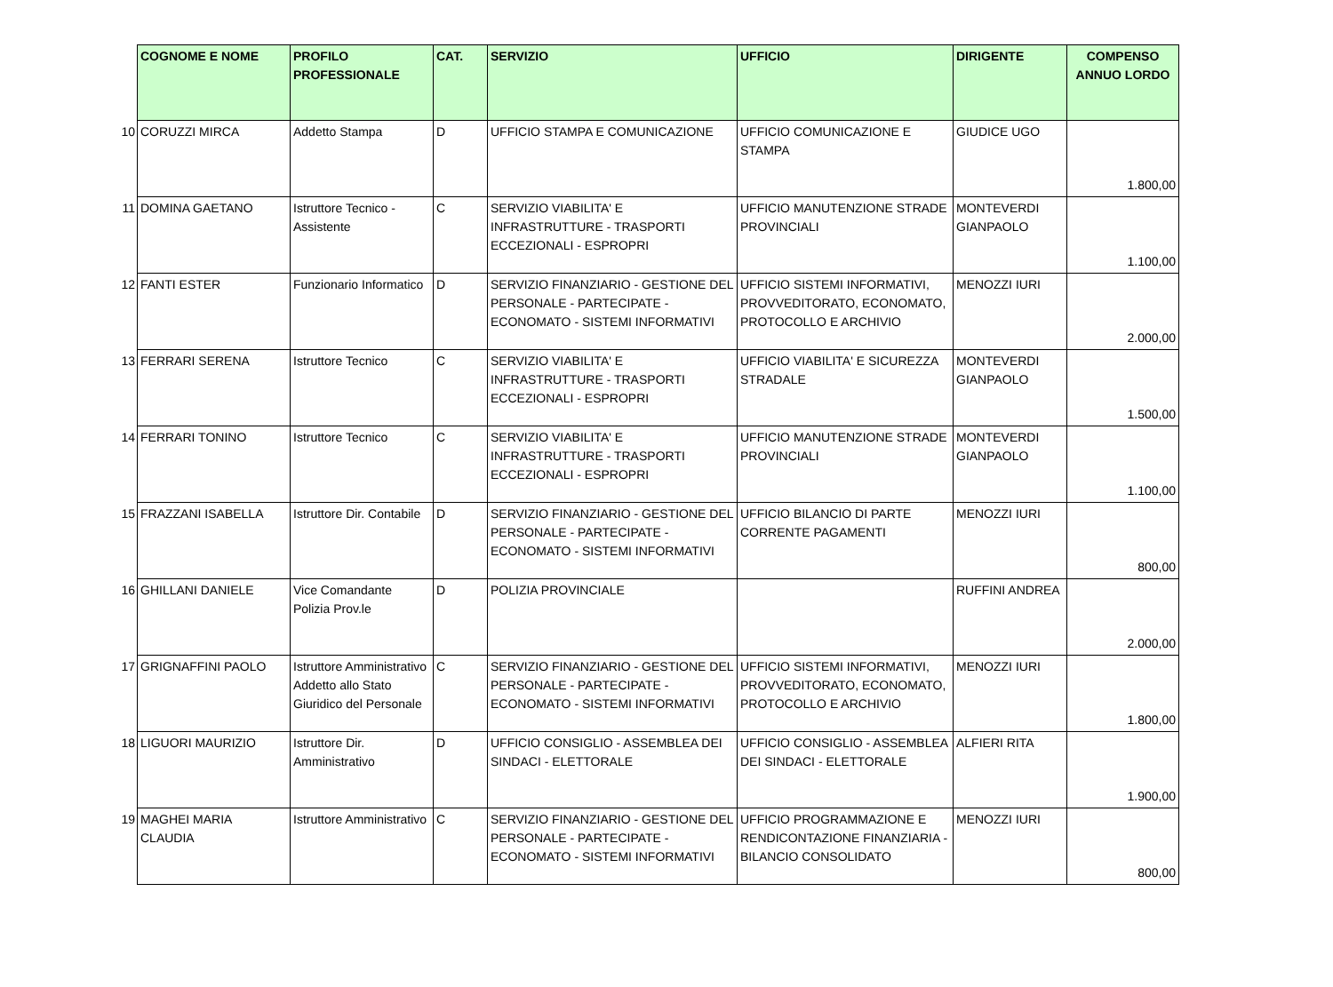| | COGNOME E NOME | PROFILO PROFESSIONALE | CAT. | SERVIZIO | UFFICIO | DIRIGENTE | COMPENSO ANNUO LORDO |
| --- | --- | --- | --- | --- | --- | --- | --- |
| 10 | CORUZZI MIRCA | Addetto Stampa | D | UFFICIO STAMPA E COMUNICAZIONE | UFFICIO COMUNICAZIONE E STAMPA | GIUDICE UGO | 1.800,00 |
| 11 | DOMINA GAETANO | Istruttore Tecnico - Assistente | C | SERVIZIO VIABILITA' E INFRASTRUTTURE - TRASPORTI ECCEZIONALI - ESPROPRI | UFFICIO MANUTENZIONE STRADE PROVINCIALI | MONTEVERDI GIANPAOLO | 1.100,00 |
| 12 | FANTI ESTER | Funzionario Informatico | D | SERVIZIO FINANZIARIO - GESTIONE DEL PERSONALE - PARTECIPATE - ECONOMATO - SISTEMI INFORMATIVI | UFFICIO SISTEMI INFORMATIVI, PROVVEDITORATO, ECONOMATO, PROTOCOLLO E ARCHIVIO | MENOZZI IURI | 2.000,00 |
| 13 | FERRARI SERENA | Istruttore Tecnico | C | SERVIZIO VIABILITA' E INFRASTRUTTURE - TRASPORTI ECCEZIONALI - ESPROPRI | UFFICIO VIABILITA' E SICUREZZA STRADALE | MONTEVERDI GIANPAOLO | 1.500,00 |
| 14 | FERRARI TONINO | Istruttore Tecnico | C | SERVIZIO VIABILITA' E INFRASTRUTTURE - TRASPORTI ECCEZIONALI - ESPROPRI | UFFICIO MANUTENZIONE STRADE PROVINCIALI | MONTEVERDI GIANPAOLO | 1.100,00 |
| 15 | FRAZZANI ISABELLA | Istruttore Dir. Contabile | D | SERVIZIO FINANZIARIO - GESTIONE DEL PERSONALE - PARTECIPATE - ECONOMATO - SISTEMI INFORMATIVI | UFFICIO BILANCIO DI PARTE CORRENTE PAGAMENTI | MENOZZI IURI | 800,00 |
| 16 | GHILLANI DANIELE | Vice Comandante Polizia Prov.le | D | POLIZIA PROVINCIALE | | RUFFINI ANDREA | 2.000,00 |
| 17 | GRIGNAFFINI PAOLO | Istruttore Amministrativo Addetto allo Stato Giuridico del Personale | C | SERVIZIO FINANZIARIO - GESTIONE DEL PERSONALE - PARTECIPATE - ECONOMATO - SISTEMI INFORMATIVI | UFFICIO SISTEMI INFORMATIVI, PROVVEDITORATO, ECONOMATO, PROTOCOLLO E ARCHIVIO | MENOZZI IURI | 1.800,00 |
| 18 | LIGUORI MAURIZIO | Istruttore Dir. Amministrativo | D | UFFICIO CONSIGLIO - ASSEMBLEA DEI SINDACI - ELETTORALE | UFFICIO CONSIGLIO - ASSEMBLEA DEI SINDACI - ELETTORALE | ALFIERI RITA | 1.900,00 |
| 19 | MAGHEI MARIA CLAUDIA | Istruttore Amministrativo | C | SERVIZIO FINANZIARIO - GESTIONE DEL PERSONALE - PARTECIPATE - ECONOMATO - SISTEMI INFORMATIVI | UFFICIO PROGRAMMAZIONE E RENDICONTAZIONE FINANZIARIA - BILANCIO CONSOLIDATO | MENOZZI IURI | 800,00 |